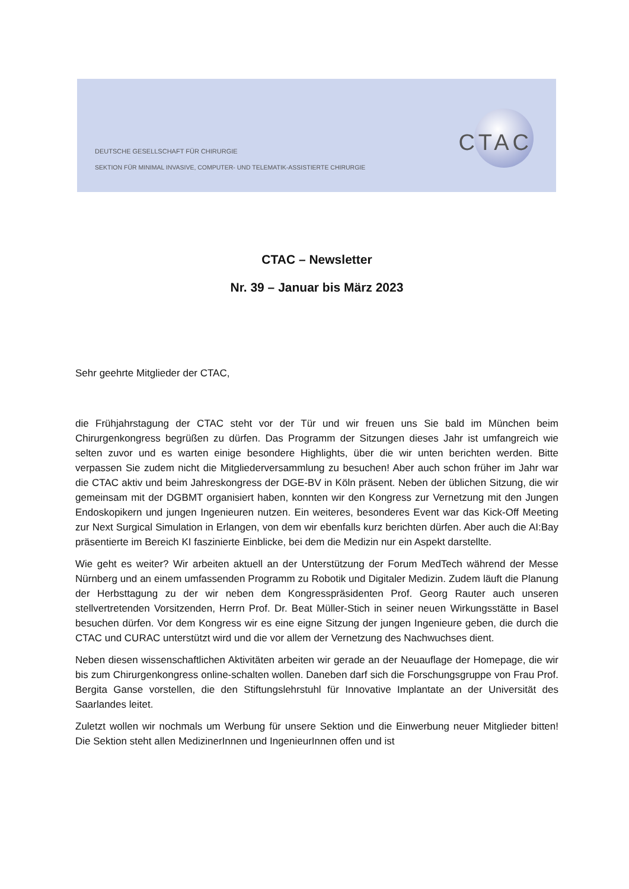CTAC
DEUTSCHE GESELLSCHAFT FÜR CHIRURGIE
SEKTION FÜR MINIMAL INVASIVE, COMPUTER- UND TELEMATIK-ASSISTIERTE CHIRURGIE
CTAC – Newsletter
Nr. 39 – Januar bis März 2023
Sehr geehrte Mitglieder der CTAC,
die Frühjahrstagung der CTAC steht vor der Tür und wir freuen uns Sie bald im München beim Chirurgenkongress begrüßen zu dürfen. Das Programm der Sitzungen dieses Jahr ist umfangreich wie selten zuvor und es warten einige besondere Highlights, über die wir unten berichten werden. Bitte verpassen Sie zudem nicht die Mitgliederversammlung zu besuchen! Aber auch schon früher im Jahr war die CTAC aktiv und beim Jahreskongress der DGE-BV in Köln präsent. Neben der üblichen Sitzung, die wir gemeinsam mit der DGBMT organisiert haben, konnten wir den Kongress zur Vernetzung mit den Jungen Endoskopikern und jungen Ingenieuren nutzen. Ein weiteres, besonderes Event war das Kick-Off Meeting zur Next Surgical Simulation in Erlangen, von dem wir ebenfalls kurz berichten dürfen. Aber auch die AI:Bay präsentierte im Bereich KI faszinierte Einblicke, bei dem die Medizin nur ein Aspekt darstellte.
Wie geht es weiter? Wir arbeiten aktuell an der Unterstützung der Forum MedTech während der Messe Nürnberg und an einem umfassenden Programm zu Robotik und Digitaler Medizin. Zudem läuft die Planung der Herbsttagung zu der wir neben dem Kongresspräsidenten Prof. Georg Rauter auch unseren stellvertretenden Vorsitzenden, Herrn Prof. Dr. Beat Müller-Stich in seiner neuen Wirkungsstätte in Basel besuchen dürfen. Vor dem Kongress wir es eine eigne Sitzung der jungen Ingenieure geben, die durch die CTAC und CURAC unterstützt wird und die vor allem der Vernetzung des Nachwuchses dient.
Neben diesen wissenschaftlichen Aktivitäten arbeiten wir gerade an der Neuauflage der Homepage, die wir bis zum Chirurgenkongress online-schalten wollen. Daneben darf sich die Forschungsgruppe von Frau Prof. Bergita Ganse vorstellen, die den Stiftungslehrstuhl für Innovative Implantate an der Universität des Saarlandes leitet.
Zuletzt wollen wir nochmals um Werbung für unsere Sektion und die Einwerbung neuer Mitglieder bitten! Die Sektion steht allen MedizinerInnen und IngenieurInnen offen und ist